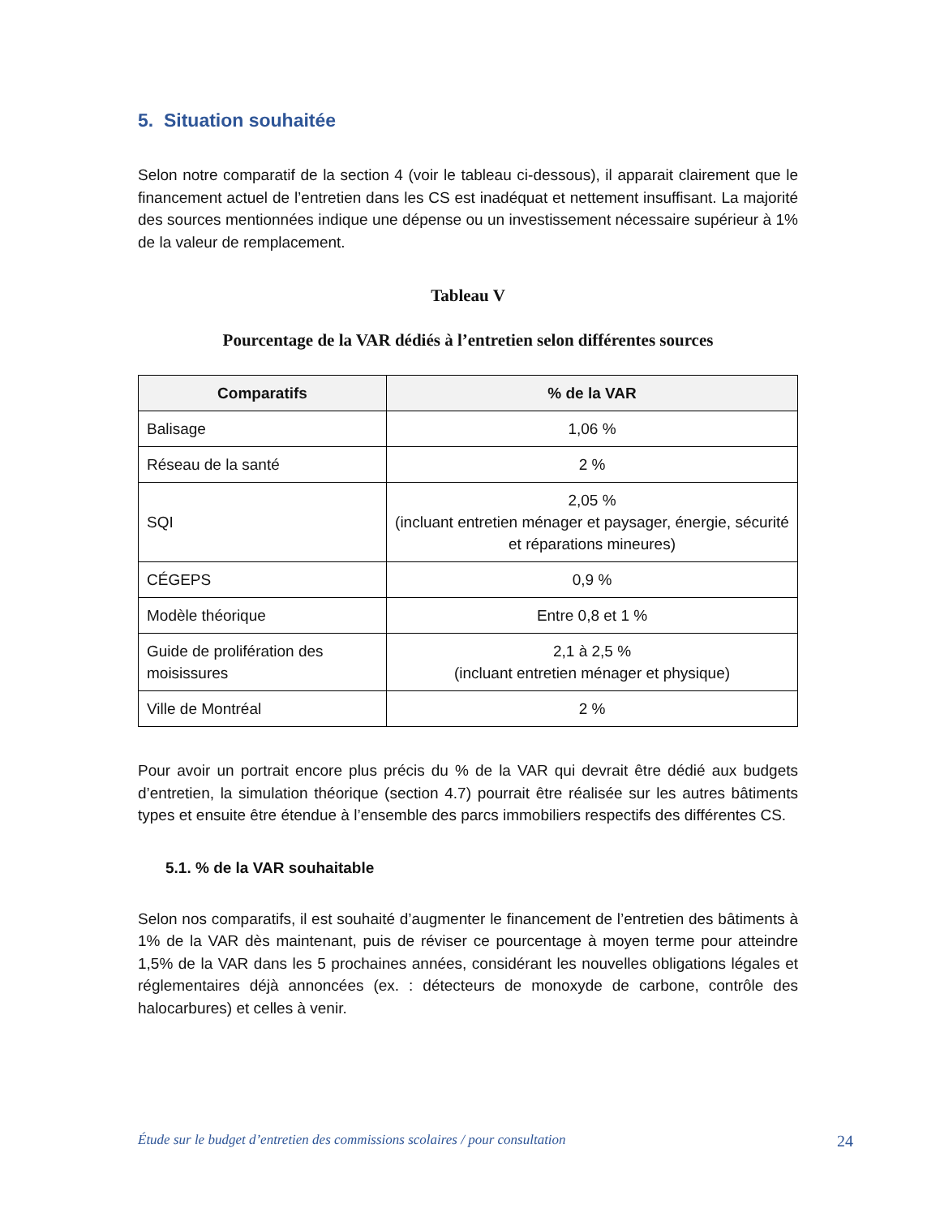5. Situation souhaitée
Selon notre comparatif de la section 4 (voir le tableau ci-dessous), il apparait clairement que le financement actuel de l’entretien dans les CS est inadéquat et nettement insuffisant. La majorité des sources mentionnées indique une dépense ou un investissement nécessaire supérieur à 1% de la valeur de remplacement.
Tableau V
Pourcentage de la VAR dédiés à l’entretien selon différentes sources
| Comparatifs | % de la VAR |
| --- | --- |
| Balisage | 1,06 % |
| Réseau de la santé | 2 % |
| SQI | 2,05 % (incluant entretien ménager et paysager, énergie, sécurité et réparations mineures) |
| CÉGEPS | 0,9 % |
| Modèle théorique | Entre 0,8 et 1 % |
| Guide de prolifération des moisissures | 2,1 à 2,5 % (incluant entretien ménager et physique) |
| Ville de Montréal | 2 % |
Pour avoir un portrait encore plus précis du % de la VAR qui devrait être dédié aux budgets d’entretien, la simulation théorique (section 4.7) pourrait être réalisée sur les autres bâtiments types et ensuite être étendue à l’ensemble des parcs immobiliers respectifs des différentes CS.
5.1. % de la VAR souhaitable
Selon nos comparatifs, il est souhaité d’augmenter le financement de l’entretien des bâtiments à 1% de la VAR dès maintenant, puis de réviser ce pourcentage à moyen terme pour atteindre 1,5% de la VAR dans les 5 prochaines années, considérant les nouvelles obligations légales et réglementaires déjà annoncées (ex. : détecteurs de monoxyde de carbone, contrôle des halocarbures) et celles à venir.
Étude sur le budget d’entretien des commissions scolaires / pour consultation 24